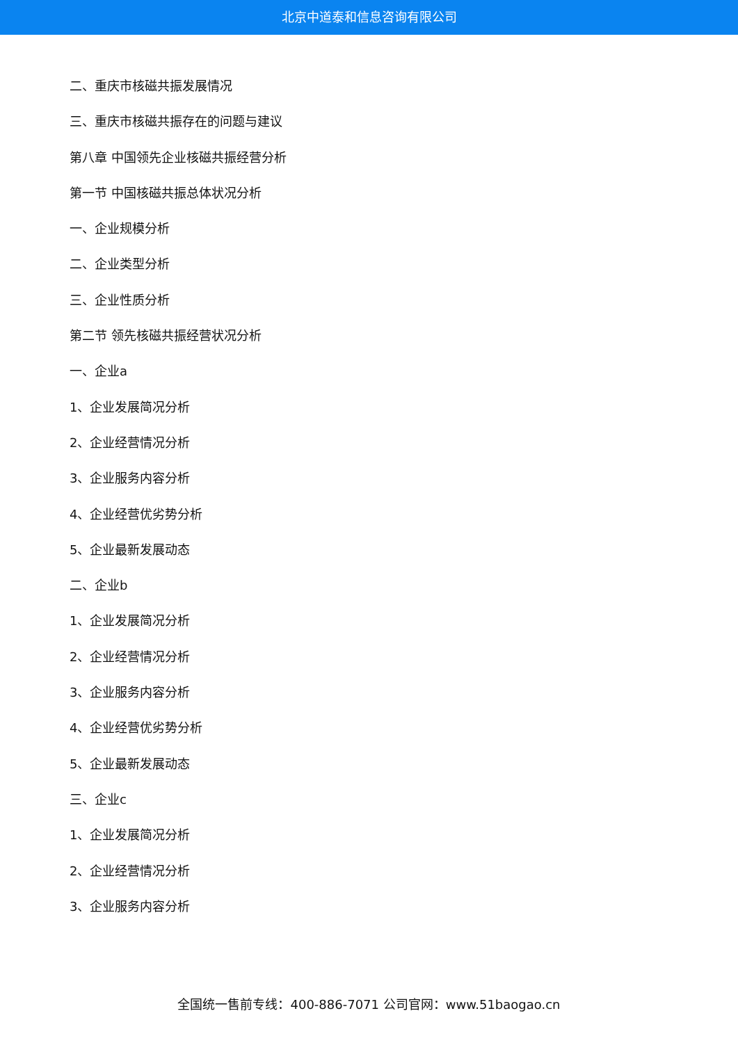北京中道泰和信息咨询有限公司
二、重庆市核磁共振发展情况
三、重庆市核磁共振存在的问题与建议
第八章 中国领先企业核磁共振经营分析
第一节 中国核磁共振总体状况分析
一、企业规模分析
二、企业类型分析
三、企业性质分析
第二节 领先核磁共振经营状况分析
一、企业a
1、企业发展简况分析
2、企业经营情况分析
3、企业服务内容分析
4、企业经营优劣势分析
5、企业最新发展动态
二、企业b
1、企业发展简况分析
2、企业经营情况分析
3、企业服务内容分析
4、企业经营优劣势分析
5、企业最新发展动态
三、企业c
1、企业发展简况分析
2、企业经营情况分析
3、企业服务内容分析
全国统一售前专线：400-886-7071 公司官网：www.51baogao.cn